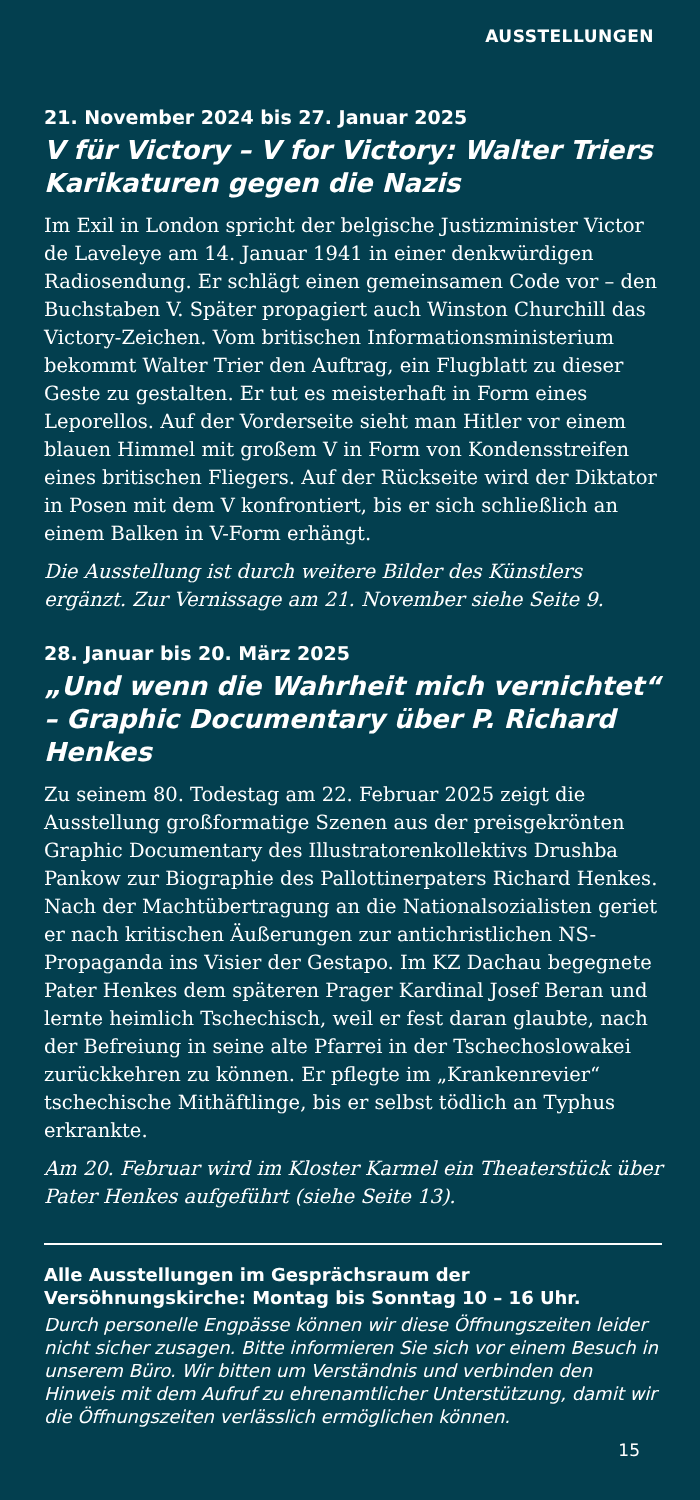AUSSTELLUNGEN
21. November 2024 bis 27. Januar 2025
V für Victory – V for Victory: Walter Triers Karikaturen gegen die Nazis
Im Exil in London spricht der belgische Justizminister Victor de Laveleye am 14. Januar 1941 in einer denkwürdigen Radiosendung. Er schlägt einen gemeinsamen Code vor – den Buchstaben V. Später propagiert auch Winston Churchill das Victory-Zeichen. Vom britischen Informationsministerium bekommt Walter Trier den Auftrag, ein Flugblatt zu dieser Geste zu gestalten. Er tut es meisterhaft in Form eines Leporellos. Auf der Vorderseite sieht man Hitler vor einem blauen Himmel mit großem V in Form von Kondensstreifen eines britischen Fliegers. Auf der Rückseite wird der Diktator in Posen mit dem V konfrontiert, bis er sich schließlich an einem Balken in V-Form erhängt.
Die Ausstellung ist durch weitere Bilder des Künstlers ergänzt. Zur Vernissage am 21. November siehe Seite 9.
28. Januar bis 20. März 2025
„Und wenn die Wahrheit mich vernichtet“ – Graphic Documentary über P. Richard Henkes
Zu seinem 80. Todestag am 22. Februar 2025 zeigt die Ausstellung großformatige Szenen aus der preisgekrönten Graphic Documentary des Illustratorenkollektivs Drushba Pankow zur Biographie des Pallottinerpaters Richard Henkes. Nach der Machtübertragung an die Nationalsozialisten geriet er nach kritischen Äußerungen zur antichristlichen NS-Propaganda ins Visier der Gestapo. Im KZ Dachau begegnete Pater Henkes dem späteren Prager Kardinal Josef Beran und lernte heimlich Tschechisch, weil er fest daran glaubte, nach der Befreiung in seine alte Pfarrei in der Tschechoslowakei zurückkehren zu können. Er pflegte im „Krankenrevier“ tschechische Mithäftlinge, bis er selbst tödlich an Typhus erkrankte.
Am 20. Februar wird im Kloster Karmel ein Theaterstück über Pater Henkes aufgeführt (siehe Seite 13).
Alle Ausstellungen im Gesprächsraum der Versöhnungskirche: Montag bis Sonntag 10 – 16 Uhr.
Durch personelle Engpässe können wir diese Öffnungszeiten leider nicht sicher zusagen. Bitte informieren Sie sich vor einem Besuch in unserem Büro. Wir bitten um Verständnis und verbinden den Hinweis mit dem Aufruf zu ehrenamtlicher Unterstützung, damit wir die Öffnungszeiten verlässlich ermöglichen können.
15